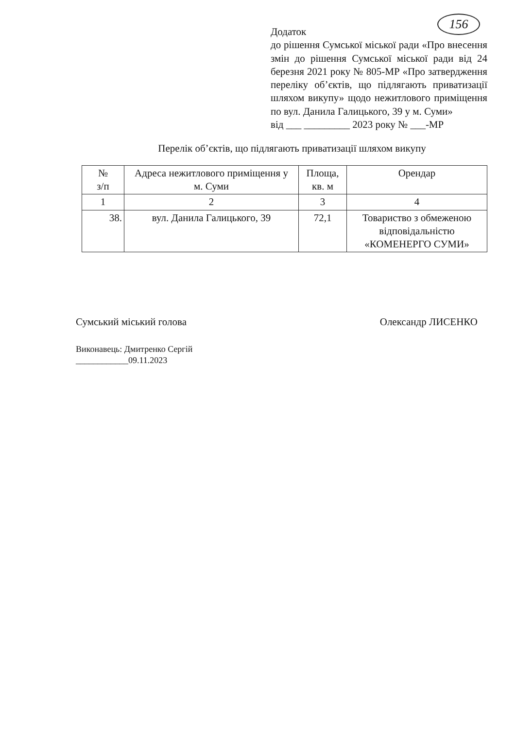156
Додаток
до рішення Сумської міської ради «Про внесення змін до рішення Сумської міської ради від 24 березня 2021 року № 805-МР «Про затвердження переліку об’єктів, що підлягають приватизації шляхом викупу» щодо нежитлового приміщення по вул. Данила Галицького, 39 у м. Суми»
від ___ _________ 2023 року № ___-МР
Перелік об’єктів, що підлягають приватизації шляхом викупу
| № з/п | Адреса нежитлового приміщення у м. Суми | Площа, кв. м | Орендар |
| --- | --- | --- | --- |
| 1 | 2 | 3 | 4 |
| 38. | вул. Данила Галицького, 39 | 72,1 | Товариство з обмеженою відповідальністю «КОМЕНЕРГО СУМИ» |
Сумський міський голова Олександр ЛИСЕНКО
Виконавець: Дмитренко Сергій
____________09.11.2023